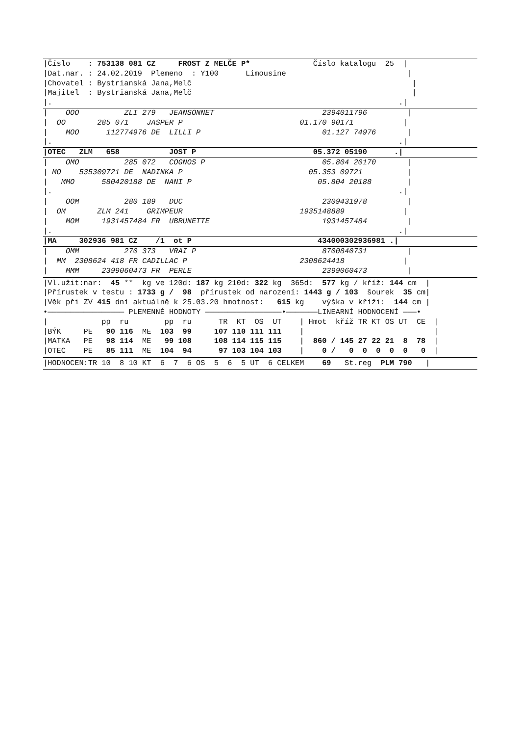|Číslo : 753138 081 CZ FROST Z MELČE P* Číslo katalogu 25 |
|Dat.nar. : 24.02.2019 Plemeno : Y100 Limousine |
|Chovatel : Bystrianská Jana,Melč |
|Majitel : Bystrianská Jana,Melč |
|. .|
| OOO ZLI 279 JEANSONNET 2394011796 |
| OO 285 071 JASPER P 01.170 90171 |
| MOO 112774976 DE LILLI P 01.127 74976 |
|. .|
|OTEC ZLM 658 JOST P 05.372 05190 .|
| OMO 285 072 COGNOS P 05.804 20170 |
| MO 535309721 DE NADINKA P 05.353 09721 |
| MMO 580420188 DE NANI P 05.804 20188 |
|. .|
| OOM 280 189 DUC 2309431978 |
| OM ZLM 241 GRIMPEUR 1935148889 |
| MOM 1931457484 FR UBRUNETTE 1931457484 |
|. .|
|MA 302936 981 CZ /1 ot P 434000302936981 .|
| OMM 270 373 VRAI P 8700840731 |
| MM 2308624 418 FR CADILLAC P 2308624418 |
| MMM 2399060473 FR PERLE 2399060473 |
|Vl.užit:nar: 45 ** kg ve 120d: 187 kg 210d: 322 kg 365d: 577 kg / kříž: 144 cm |
|Přírustek v testu : 1733 g / 98 přírustek od narození: 1443 g / 103 šourek 35 cm|
|Věk při ZV 415 dní aktuálně k 25.03.20 hmotnost: 615 kg výška v kříži: 144 cm |
•————————————————— PLEMENNÉ HODNOTY —————————————————•———————LINEARNÍ HODNOCENÍ ———•
| pp ru pp ru TR KT OS UT | Hmot kříž TR KT OS UT CE |
|BÝK PE 90 116 ME 103 99 107 110 111 111 | |
|MATKA PE 98 114 ME 99 108 108 114 115 115 | 860 / 145 27 22 21 8 78 |
|OTEC PE 85 111 ME 104 94 97 103 104 103 | 0 / 0 0 0 0 0 0 |
|HODNOCEN:TR 10 8 10 KT 6 7 6 OS 5 6 5 UT 6 CELKEM 69 St.reg PLM 790 |